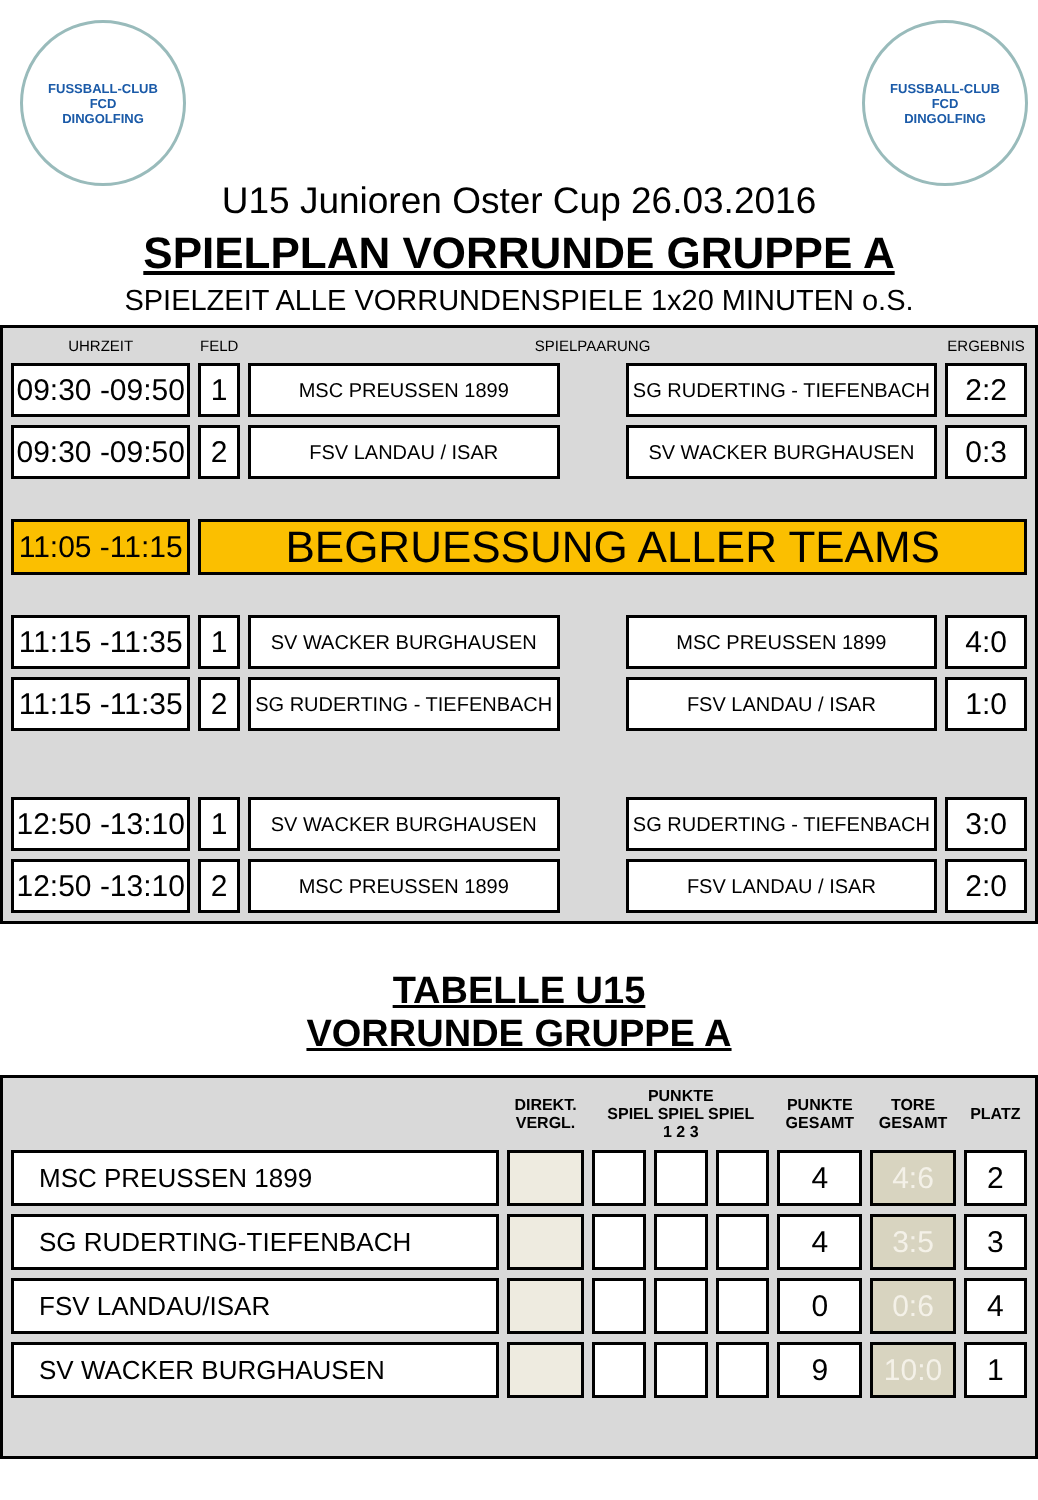FUSSBALL-CLUB
FCD
DINGOLFING
FUSSBALL-CLUB
FCD
DINGOLFING
U15 Junioren Oster Cup 26.03.2016
SPIELPLAN VORRUNDE GRUPPE A
SPIELZEIT ALLE VORRUNDENSPIELE 1x20 MINUTEN o.S.
| UHRZEIT | FELD | SPIELPAARUNG | | | ERGEBNIS |
| --- | --- | --- | --- | --- | --- |
| 09:30 -09:50 | 1 | MSC PREUSSEN 1899 | | SG RUDERTING - TIEFENBACH | 2:2 |
| 09:30 -09:50 | 2 | FSV LANDAU / ISAR | | SV WACKER BURGHAUSEN | 0:3 |
| 11:05 -11:15 | BEGRUESSUNG ALLER TEAMS | | | | |
| 11:15 -11:35 | 1 | SV WACKER BURGHAUSEN | | MSC PREUSSEN 1899 | 4:0 |
| 11:15 -11:35 | 2 | SG RUDERTING - TIEFENBACH | | FSV LANDAU / ISAR | 1:0 |
| 12:50 -13:10 | 1 | SV WACKER BURGHAUSEN | | SG RUDERTING - TIEFENBACH | 3:0 |
| 12:50 -13:10 | 2 | MSC PREUSSEN 1899 | | FSV LANDAU / ISAR | 2:0 |
TABELLE U15
VORRUNDE GRUPPE A
| | DIREKT. VERGL. | PUNKTE SPIEL SPIEL SPIEL 1 2 3 | | | PUNKTE GESAMT | TORE GESAMT | PLATZ |
| --- | --- | --- | --- | --- | --- | --- | --- |
| MSC PREUSSEN 1899 | | | | | 4 | 4:6 | 2 |
| SG RUDERTING-TIEFENBACH | | | | | 4 | 3:5 | 3 |
| FSV LANDAU/ISAR | | | | | 0 | 0:6 | 4 |
| SV WACKER BURGHAUSEN | | | | | 9 | 10:0 | 1 |